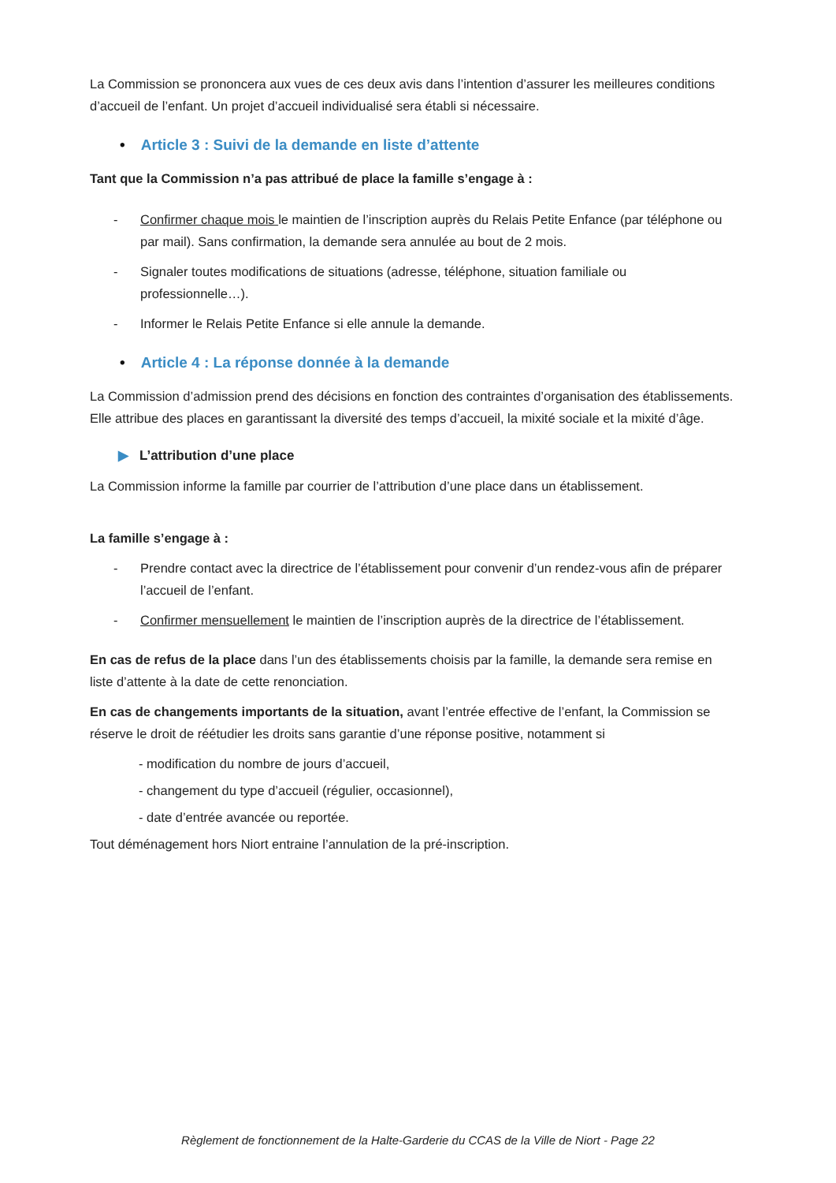La Commission se prononcera aux vues de ces deux avis dans l’intention d’assurer les meilleures conditions d’accueil de l’enfant. Un projet d’accueil individualisé sera établi si nécessaire.
• Article 3 : Suivi de la demande en liste d’attente
Tant que la Commission n’a pas attribué de place la famille s’engage à :
- Confirmer chaque mois le maintien de l’inscription auprès du Relais Petite Enfance (par téléphone ou par mail). Sans confirmation, la demande sera annulée au bout de 2 mois.
- Signaler toutes modifications de situations (adresse, téléphone, situation familiale ou professionnelle…).
- Informer le Relais Petite Enfance si elle annule la demande.
• Article 4 : La réponse donnée à la demande
La Commission d’admission prend des décisions en fonction des contraintes d’organisation des établissements. Elle attribue des places en garantissant la diversité des temps d’accueil, la mixité sociale et la mixité d’âge.
▶ L’attribution d’une place
La Commission informe la famille par courrier de l’attribution d’une place dans un établissement.
La famille s’engage à :
- Prendre contact avec la directrice de l’établissement pour convenir d’un rendez-vous afin de préparer l’accueil de l’enfant.
- Confirmer mensuellement le maintien de l’inscription auprès de la directrice de l’établissement.
En cas de refus de la place dans l’un des établissements choisis par la famille, la demande sera remise en liste d’attente à la date de cette renonciation.
En cas de changements importants de la situation, avant l’entrée effective de l’enfant, la Commission se réserve le droit de réétudier les droits sans garantie d’une réponse positive, notamment si
- modification du nombre de jours d’accueil,
- changement du type d’accueil (régulier, occasionnel),
- date d’entrée avancée ou reportée.
Tout déménagement hors Niort entraine l’annulation de la pré-inscription.
Règlement de fonctionnement de la Halte-Garderie du CCAS de la Ville de Niort - Page 22